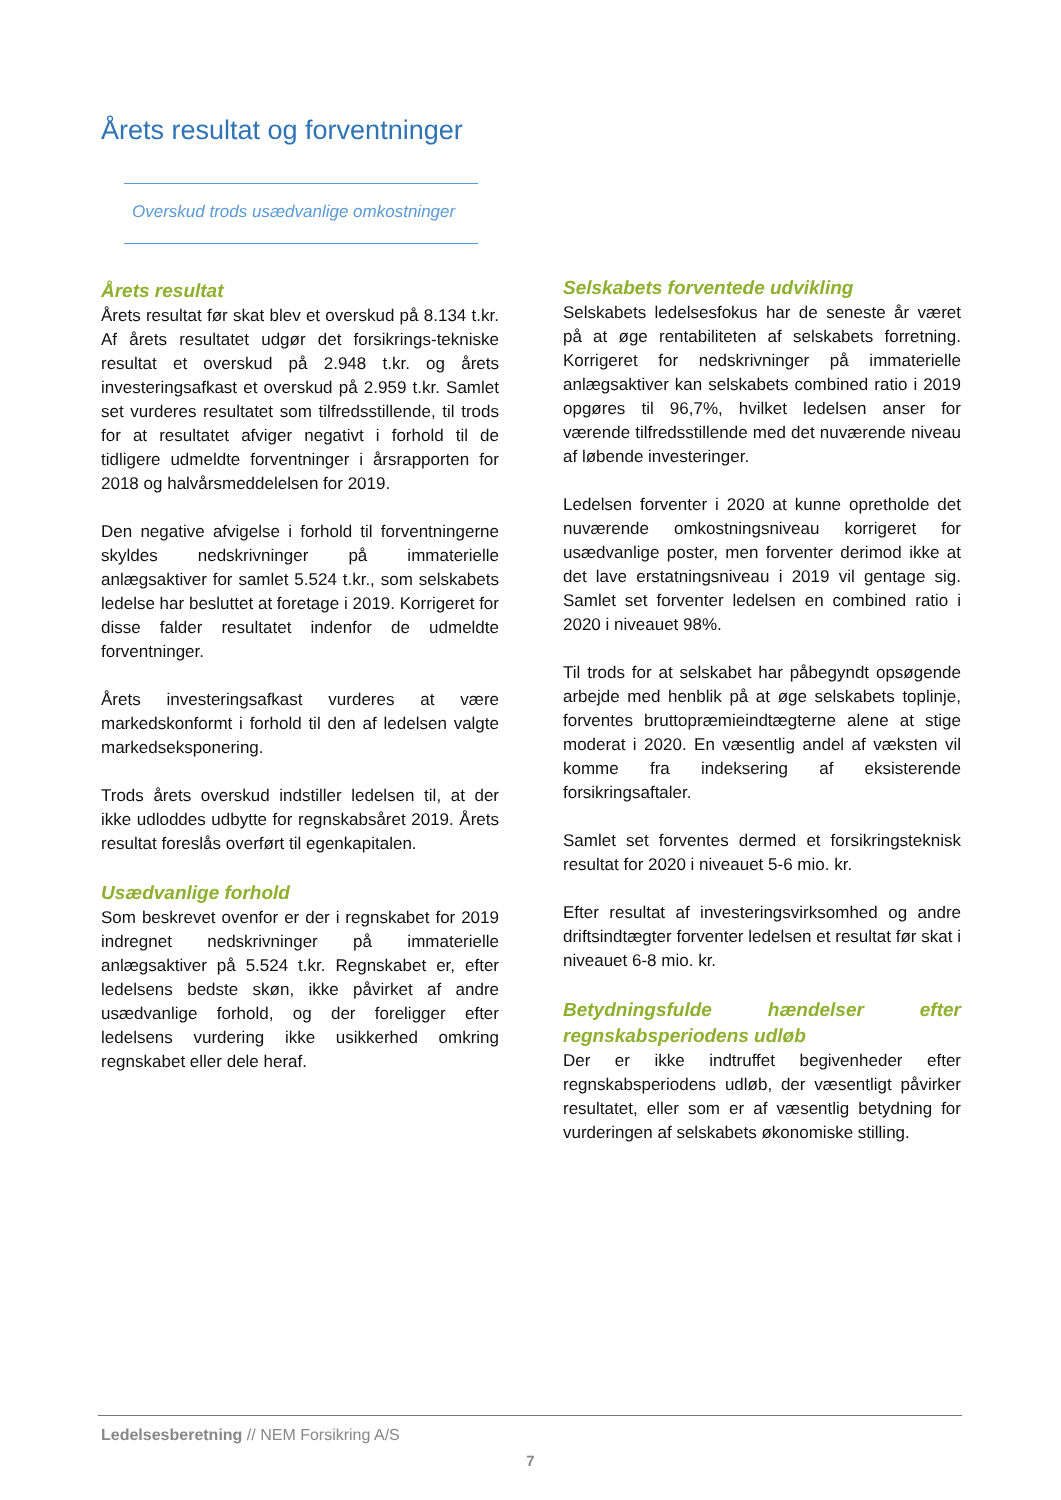Årets resultat og forventninger
Overskud trods usædvanlige omkostninger
Årets resultat
Årets resultat før skat blev et overskud på 8.134 t.kr. Af årets resultatet udgør det forsikrings-tekniske resultat et overskud på 2.948 t.kr. og årets investeringsafkast et overskud på 2.959 t.kr. Samlet set vurderes resultatet som tilfredsstillende, til trods for at resultatet afviger negativt i forhold til de tidligere udmeldte forventninger i årsrapporten for 2018 og halvårsmeddelelsen for 2019.
Den negative afvigelse i forhold til forventningerne skyldes nedskrivninger på immaterielle anlægsaktiver for samlet 5.524 t.kr., som selskabets ledelse har besluttet at foretage i 2019. Korrigeret for disse falder resultatet indenfor de udmeldte forventninger.
Årets investeringsafkast vurderes at være markedskonformt i forhold til den af ledelsen valgte markedseksponering.
Trods årets overskud indstiller ledelsen til, at der ikke udloddes udbytte for regnskabsåret 2019. Årets resultat foreslås overført til egenkapitalen.
Usædvanlige forhold
Som beskrevet ovenfor er der i regnskabet for 2019 indregnet nedskrivninger på immaterielle anlægsaktiver på 5.524 t.kr. Regnskabet er, efter ledelsens bedste skøn, ikke påvirket af andre usædvanlige forhold, og der foreligger efter ledelsens vurdering ikke usikkerhed omkring regnskabet eller dele heraf.
Selskabets forventede udvikling
Selskabets ledelsesfokus har de seneste år været på at øge rentabiliteten af selskabets forretning. Korrigeret for nedskrivninger på immaterielle anlægsaktiver kan selskabets combined ratio i 2019 opgøres til 96,7%, hvilket ledelsen anser for værende tilfredsstillende med det nuværende niveau af løbende investeringer.
Ledelsen forventer i 2020 at kunne opretholde det nuværende omkostningsniveau korrigeret for usædvanlige poster, men forventer derimod ikke at det lave erstatningsniveau i 2019 vil gentage sig. Samlet set forventer ledelsen en combined ratio i 2020 i niveauet 98%.
Til trods for at selskabet har påbegyndt opsøgende arbejde med henblik på at øge selskabets toplinje, forventes bruttopræmieindtægterne alene at stige moderat i 2020. En væsentlig andel af væksten vil komme fra indeksering af eksisterende forsikringsaftaler.
Samlet set forventes dermed et forsikringsteknisk resultat for 2020 i niveauet 5-6 mio. kr.
Efter resultat af investeringsvirksomhed og andre driftsindtægter forventer ledelsen et resultat før skat i niveauet 6-8 mio. kr.
Betydningsfulde hændelser efter regnskabsperiodens udløb
Der er ikke indtruffet begivenheder efter regnskabsperiodens udløb, der væsentligt påvirker resultatet, eller som er af væsentlig betydning for vurderingen af selskabets økonomiske stilling.
Ledelsesberetning // NEM Forsikring A/S
7